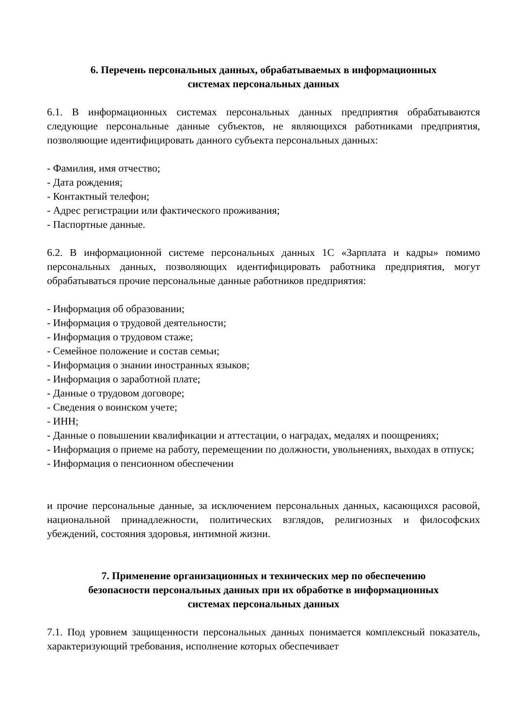6. Перечень персональных данных, обрабатываемых в информационных
системах персональных данных
6.1. В информационных системах персональных данных предприятия обрабатываются следующие персональные данные субъектов, не являющихся работниками предприятия, позволяющие идентифицировать данного субъекта персональных данных:
- Фамилия, имя отчество;
- Дата рождения;
- Контактный телефон;
- Адрес регистрации или фактического проживания;
- Паспортные данные.
6.2. В информационной системе персональных данных 1С «Зарплата и кадры» помимо персональных данных, позволяющих идентифицировать работника предприятия, могут обрабатываться прочие персональные данные работников предприятия:
- Информация об образовании;
- Информация о трудовой деятельности;
- Информация о трудовом стаже;
- Семейное положение и состав семьи;
- Информация о знании иностранных языков;
- Информация о заработной плате;
- Данные о трудовом договоре;
- Сведения о воинском учете;
- ИНН;
- Данные о повышении квалификации и аттестации, о наградах, медалях и поощрениях;
- Информация о приеме на работу, перемещении по должности, увольнениях, выходах в отпуск;
- Информация о пенсионном обеспечении
и прочие персональные данные, за исключением персональных данных, касающихся расовой, национальной принадлежности, политических взглядов, религиозных и философских убеждений, состояния здоровья, интимной жизни.
7. Применение организационных и технических мер по обеспечению
безопасности персональных данных при их обработке в информационных
системах персональных данных
7.1. Под уровнем защищенности персональных данных понимается комплексный показатель, характеризующий требования, исполнение которых обеспечивает